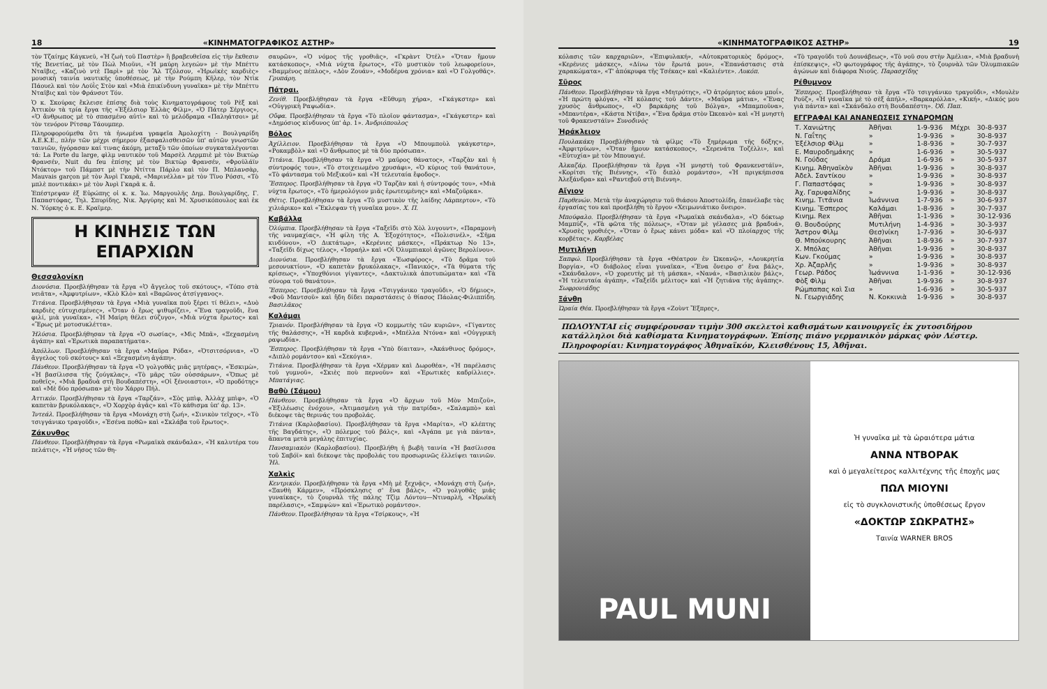18 «ΚΙΝΗΜΑΤΟΓΡΑΦΙΚΟΣ ΑΣΤΗΡ»
τὸν Τζαίημς Κάγκνεϋ, «Ἡ ζωὴ τοῦ Παστὲρ» ἢ βραβευθεῖσα εἰς τὴν ἔκθεσιν τῆς Βενετίας, μὲ τὸν Πὼλ Μιοῦνι, «Ἡ μαύρη λεγεών» μὲ τὴν Μπέττυ Νταῖβις, «Καζινὸ ντὲ Παρὶ» μὲ τὸν Ἂλ Τζόλσον, «Ἡρωϊκὲς καρδιὲς» μουσικὴ ταινία ναυτικῆς ὑποθέσεως, μὲ τὴν Ρούμπη Κῆλερ, τὸν Ντὶκ Πάουελ καὶ τὸν Λούῒς Στὸν καὶ «Μιὰ ἐπικίνδυνη γυναῖκα» μὲ τὴν Μπέττυ Νταῖβις καὶ τὸν Φράνσοτ Τόν.
Ὁ κ. Σκούρας ἔκλεισε ἐπίσης διὰ τοὺς Κινηματογράφους τοῦ Ρὲξ καὶ Ἀττικὸν τὰ τρία ἔργα τῆς «Ἐξέλσιορ Ἑλλὰς Φίλμ», «Ὁ Πάτερ Σέργιος», «Ὁ ἄνθρωπος μὲ τὸ σπασμένο αὐτὶ» καὶ τὸ μελόδραμα «Παληάτσοι» μὲ τὸν τενόρον Ρίτσαρ Τάουμπερ.
Πληροφορούμεθα ὅτι τὰ ἡνωμένα γραφεῖα Ἀμολοχίτη - Βουλγαρίδη Α.Ε.Κ.Ε., πλὴν τῶν μέχρι σήμερον ἐξασφαλισθεισῶν ὑπ' αὐτῶν γνωστῶν ταινιῶν, ἠγόρασαν καί τινας ἀκόμη, μεταξὺ τῶν ὁποίων συγκαταλέγονται τά: La Porte du large, φὶλμ ναυτικὸν τοῦ Μαρσὲλ Λερμπιὲ μὲ τὸν Βικτὼρ Φρανσέν, Nuit du feu ἐπίσης μὲ τὸν Βικτὼρ Φρανσέν, «Φροϋλάϊν Ντόκτορ» τοῦ Πάμπστ μὲ τὴν Ντίττα Πάρλο καὶ τὸν Π. Μπλανσὰρ, Mauvais garçon μὲ τὸν Ἀνρὶ Γκαρᾶ, «Μαρινέλλα» μὲ τὸν Τῖνο Ρόσσι, «Τὸ μπλὲ ποντικάκι» μὲ τὸν Ἀνρὶ Γκαρᾶ κ. ἄ.
Ἐπέστρεψαν ἐξ Εὐρώπης οἱ κ. κ. Ἰω. Μαργουλῆς Δημ. Βουλγαρίδης, Γ. Παπαστόφας, Τηλ. Σπυρίδης, Νικ. Ἀργύρης καὶ Μ. Χρυσικόπουλος καὶ ἐκ Ν. Ὑόρκης ὁ κ. Ε. Κραῖμερ.
Η ΚΙΝΗΣΙΣ ΤΩΝ ΕΠΑΡΧΙΩΝ
Θεσσαλονίκη
Διονύσια. Προεβλήθησαν τὰ ἔργα «Ὁ ἄγγελος τοῦ σκότους», «Τόπο στὰ νειᾶτα», «Ἀμφυτρίων», «Κλὸ Κλὸ» καὶ «Βαρῶνος ἀτσίγγανος».
Τιτάνια. Προεβλήθησαν τὰ ἔργα «Μιὰ γυναῖκα ποὺ ξέρει τί θέλει», «Δυὸ καρδιὲς εὐτυχισμένες», «Ὅταν ὁ ἔρως ψιθυρίζει», «Ἕνα τραγοῦδι, ἕνα φιλί, μιὰ γυναῖκα», «Ἡ Μαίρη θέλει σύζυγο», «Μιὰ νύχτα ἔρωτος» καὶ «Ἔρως μὲ μοτοσυκλέττα».
Ἠλύσια. Προεβλήθησαν τὰ ἔργα «Ὁ σωσίας», «Μὶς Μπᾶ», «Ξεχασμένη ἀγάπη» καὶ «Ἐρωτικὰ παραπατήματα».
Ἀπόλλων. Προεβλήθησαν τὰ ἔργα «Μαῦρα Ρόδα», «Ὀτσιτσόρνια», «Ὁ ἄγγελος τοῦ σκότους» καὶ «Ξεχασμένη ἀγάπη».
Πάνθεον. Προεβλήθησαν τὰ ἔργα «Ὁ γολγοθᾶς μιᾶς μητέρας», «Ἐσκιμὼ», «Ἡ βασίλισσα τῆς ζούγκλας», «Τὸ μᾶρς τῶν οὐσσάρων», «Ὅπως μὲ ποθεῖς», «Μιὰ βραδυὰ στὴ Βουδαπέστη», «Οἱ ξένοιαστοι», «Ὁ προδότης» καὶ «Μὲ δύο πρόσωπα» μὲ τὸν Χάρρυ Πήλ.
Ἀττικόν. Προεβλήθησαν τὰ ἔργα «Ταρζάν», «Σὸς μπὶφ, Ἀλλὰχ μπὶφ», «Ὁ καπετὰν βρυκόλακας», «Ὁ Χορχὸρ ἀγᾶς» καὶ «Τὸ κάθισμα ὑπ' ἀρ. 13».
Ἰντεάλ. Προεβλήθησαν τὰ ἔργα «Μονάχη στὴ ζωή», «Σινικὸν τεῖχος», «Τὸ τσιγγάνικο τραγοῦδι», «Ἐσένα ποθῶ» καὶ «Σκλάβα τοῦ ἔρωτος».
Ζάκυνθος
Πάνθεον. Προεβλήθησαν τὰ ἔργα «Ρωμαϊκὰ σκάνδαλα», «Ἡ καλυτέρα του πελάτις», «Ἡ νῆσος τῶν θη-
σαυρῶν», «Ὁ νόμος τῆς γροθιᾶς», «Γκρὰντ Ὀτέλ» «Ὅταν ἤμουν κατάσκοπος», «Μιὰ νύχτα ἔρωτος», «Τὸ μυστικὸν τοῦ λεωφορείου», «Βαμμένος πέπλος», «Δὸν Ζουάν», «Μοδέρνα χρόνια» καὶ «Ὁ Γολγοθᾶς». Γρυπάρη.
Πάτραι.
Ζενίθ. Προεβλήθησαν τὰ ἔργα «Εὔθυμη χήρα», «Γκάγκστερ» καὶ «Οὑγγρικὴ Ραψωδία».
Οὔφα. Προεβλήθησαν τὰ ἔργα «Τὸ πλοῖον φάντασμα», «Γκάγκστερ» καὶ «Δημόσιος κίνδυνος ὑπ' ἀρ. 1». Ἀνδριόπουλος
Βόλος
Ἀχίλλειον. Προεβλήθησαν τὰ ἔργα «Ὁ Μπουμποὺλ γκάγκστερ», «Ροκαμβὸλ» καὶ «Ὁ ἄνθρωπος μὲ τὰ δύο πρόσωπα».
Τιτάνια. Προεβλήθησαν τὰ ἔργα «Ὁ μαῦρος θάνατος», «Ταρζὰν καὶ ἡ σύντροφός του», «Τὸ στοιχειωμένο χρυσάφι», «Ὁ κύριος τοῦ θανάτου», «Τὸ φάντασμα τοῦ Μεξικοῦ» καὶ «Ἡ τελευταία ἔφοδος».
Ἕσπερος. Προεβλήθησαν τὰ ἔργα «Ὁ Ταρζὰν καὶ ἡ σύντροφός του», «Μιὰ νύχτα ἔρωτος», «Τὸ ἡμερολόγιον μιᾶς ἐρωτευμένης» καὶ «Μαζοῦρκα».
Θέτις. Προεβλήθησαν τὰ ἔργα «Τὸ μυστικὸν τῆς λαίδης Λάρπερτον», «Τὸ χιλιάρικο» καὶ «Ἔκλεψαν τὴ γυναῖκα μου». Χ. Π.
Καβάλλα
Ὀλύμπια. Προεβλήθησαν τὰ ἔργα «Ταξεῖδι στὸ Χὸλ λυγουντ», «Παραμονὴ τῆς ναυμαχίας», «Ἡ φίλη τῆς Α. Ἐξοχότητος», «Πολισινέλ», «Σῆμα κινδύνου», «Ὁ Δικτάτωρ», «Κερένιες μάσκες», «Πράκτωρ Νο 13», «Ταξεῖδι δίχως τέλος», «Ἰσραήλ» καὶ «Οἱ Ὀλυμπιακοὶ ἀγῶνες Βερολίνου».
Διονύσια. Προεβλήθησαν τὰ ἔργα «Ἑωσφόρος», «Τὸ δρᾶμα τοῦ μεσονυκτίου», «Ὁ καπετὰν βρυκόλακας», «Πανικός», «Τὰ θύματα τῆς κρίσεως», «Ὑποχθόνιοι γίγαντες», «Δακτυλικὰ ἀποτυπώματα» καὶ «Τὰ σύνορα τοῦ θανάτου».
Ἕσπερος. Προεβλήθησαν τὰ ἔργα «Τσιγγάνικο τραγοῦδι», «Ὁ δήμιος», «Φοῦ Μαντσοῦ» καὶ ἤδη δίδει παραστάσεις ὁ θίασος Πάολας-Φιλιππίδη. Βασιλᾶκος
Καλάμαι
Τριανόν. Προεβλήθησαν τὰ ἔργα «Ὁ κομμωτὴς τῶν κυριῶν», «Γίγαντες τῆς θαλάσσης», «Ἡ καρδιὰ κυβερνᾶ», «Μπέλλα Ντόνα» καὶ «Οὑγγρικὴ ραψωδία».
Ἕσπερος. Προεβλήθησαν τὰ ἔργα «Ὑπὸ δίαιταν», «Ἀκάνθινος δρόμος», «Διπλὸ ρομάντσο» καὶ «Σεκόγια».
Τιτάνια. Προεβλήθησαν τὰ ἔργα «Χέρμαν καὶ Δωροθέα», «Ἡ παρέλασις τοῦ γυμνοῦ», «Σκιὲς ποὺ περνοῦν» καὶ «Ἐρωτικὲς καδρίλλιες». Μπατάγιας.
Βαθὺ (Σάμου)
Πάνθεον. Προεβλήθησαν τὰ ἔργα «Ὁ ἄρχων τοῦ Μὸν Μπιζοῦ», «Ἐξιλέωσις ἐνόχου», «Ἀτιμασμένη γιὰ τὴν πατρίδα», «Σαλαμπὸ» καὶ διέκοψε τὰς θερινάς του προβολάς.
Τιτάνια (Καρλοβασίου). Προεβλήθησαν τὰ ἔργα «Μαρίτα», «Ὁ κλέπτης τῆς Βαγδάτης», «Ὁ πόλεμος τοῦ βάλς», καὶ «Ἀγάπα με γιὰ πάντα», ἅπαντα μετὰ μεγάλης ἐπιτυχίας.
Πανσαμιακὸν (Καρλοβασίου). Προεβλήθη ἡ βωβὴ ταινία «Ἡ βασίλισσα τοῦ Σαβόϊ» καὶ διέκοψε τὰς προβολάς του προσωρινῶς ἐλλείψει ταινιῶν. Ἠλ.
Χαλκὶς
Κεντρικόν. Προεβλήθησαν τὰ ἔργα «Μὴ μὲ ξεχνᾷς», «Μονάχη στὴ ζωή», «Ξανθὴ Κάρμεν», «Πρόσκλησις σ' ἕνα βάλς», «Ὁ γολγοθᾶς μιᾶς γυναίκας», τὸ ζουρνὰλ τῆς πάλης Τζὶμ Λόντου—Ντιναρλῆ, «Ἡρωϊκὴ παρέλασις», «Σαμψὼν» καὶ «Ἐρωτικὸ ρομάντσο».
Πάνθεον. Προεβλήθησαν τὰ ἔργα «Τσίρκους», «Ἡ
«ΚΙΝΗΜΑΤΟΓΡΑΦΙΚΟΣ ΑΣΤΗΡ» 19
κόλασις τῶν καρχαριῶν», «Ἐπιφυλακή», «Αὐτοκρατορικὸς δρόμος», «Κερένιες μάσκες», «Δίνω τὸν ἔρωτά μου», «Ἐπανάστασις στὰ χαρακώματα», «Τ' ἀπόκρυφα τῆς Τσέκας» καὶ «Καλιέντε». Λυκόπ.
Σῦρος
Πάνθεον. Προεβλήθησαν τὰ ἔργα «Μητρότης», «Ὁ ἀτρόμητος κάου μποΐ», «Ἡ πρώτη φλόγα», «Ἡ κόλασις τοῦ Δάντε», «Μαῦρα μάτια», «Ἕνας χρυσὸς ἄνθρωπος», «Ὁ βαρκάρης τοῦ Βόλγα», «Μπαμποῦνα», «Μπαντέρα», «Κάστα Ντίβα», «Ἕνα δρᾶμα στὸν Ὠκεανὸ» καὶ «Ἡ μνηστὴ τοῦ Φρακενστάϊν» Συνοδινὸς
Ἡράκλειον
Πουλακάκη Προεβλήθησαν τὰ φίλμς «Τὸ ξημέρωμα τῆς δόξης», «Ἀμφιτρύων», «Ὅταν ἤμουν κατάσκοπος», «Σερενάτα Τοζέλλι», καὶ «Εὐτυχία» μὲ τὸν Μπουαγιέ.
Ἀλκαζάρ. Προεβλήθησαν τὰ ἔργα «Ἡ μνηστὴ τοῦ Φρανκενστάϊν», «Κορίτσι τῆς Βιέννης», «Τὸ διπλὸ ρομάντσο», «Ἡ πριγκήπισσα Ἀλεξάνδρα» καὶ «Ραντεβοῦ στὴ Βιέννη».
Αἴγιον
Παρθενών. Μετὰ τὴν ἀναχώρησιν τοῦ θιάσου Ἀποστολίδη, ἐπανέλαβε τὰς ἐργασίας του καὶ προεβλήθη τὸ ἔργον «Χειμωνιάτικο ὄνειρο».
Μπούφαλο. Προεβλήθησαν τὰ ἔργα «Ρωμαϊκὰ σκάνδαλα», «Ὁ δόκτωρ Μαμπύζ», «Τὰ φῶτα τῆς πόλεως», «Ὅταν μὲ γέλασες μιὰ βραδυά», «Χρυσὲς γροθιές», «Ὅταν ὁ ἔρως κάνει μόδα» καὶ «Ὁ πλοίαρχος τῆς κορβέτας». Καρβέλας
Μυτιλήνη
Σαπφώ. Προεβλήθησαν τὰ ἔργα «Θέατρον ἐν Ὠκεανῷ», «Λουκρητία Βοργία», «Ὁ διάβολος εἶναι γυναῖκα», «Ἕνα ὄνειρο σ' ἕνα βάλς», «Σκάνδαλον», «Ὁ χορευτὴς μὲ τὴ μάσκα», «Νανά», «Βασιλικὸν βάλς», «Ἡ τελευταία ἀγάπη», «Ταξεῖδι μέλιτος» καὶ «Ἡ ζητιάνα τῆς ἀγάπης». Σωφρονιάδης
Ξάνθη
Ὡραία Θέα. Προεβλήθησαν τὰ ἔργα «Ζοὺντ Ἔξπρες»,
«Τὸ τραγοῦδι τοῦ Δουνάβεως», «Τὸ νοῦ σου στὴν Ἀμέλια», «Μιὰ βραδυνὴ ἐπίσκεψις», «Ὁ φωτογράφος τῆς ἀγάπης», τὸ ζουρνὰλ τῶν Ὀλυμπιακῶν ἀγώνων καὶ διάφορα Νιούς. Παρασχίδης
Ρέθυμνον
Ἕσπερος. Προεβλήθησαν τὰ ἔργα «Τὸ τσιγγάνικο τραγοῦδι», «Μουλὲν Ρούζ», «Ἡ γυναῖκα μὲ τὸ σὲξ ἀπήλ», «Βαρκαρόλλα», «Κική», «Δικός μου γιὰ πάντα» καὶ «Σκάνδαλο στὴ Βουδαπέστη». Ὀδ. Παπ.
ΕΓΓΡΑΦΑΙ ΚΑΙ ΑΝΑΝΕΩΣΕΙΣ ΣΥΝΔΡΟΜΩΝ
| Τ. Χανιώτης | Ἀθῆναι | 1-9-936 | Μέχρι | 30-8-937 |
| Ν. Γαΐτης | » | 1-9-936 | » | 30-8-937 |
| Ἐξέλσιορ Φὶλμ | » | 1-8-936 | » | 30-7-937 |
| Ε. Μαυροδημάκης | » | 1-6-936 | » | 30-5-937 |
| Ν. Γούδας | Δράμα | 1-6-936 | » | 30-5-937 |
| Κινημ. Ἀθηναϊκὸν | Ἀθῆναι | 1-9-936 | » | 30-8-937 |
| Ἀδελ. Σαντίκου | » | 1-9-936 | » | 30-8-937 |
| Γ. Παπαστόφας | » | 1-9-936 | » | 30-8-937 |
| Ἀχ. Γαρυφαλίδης | » | 1-9-936 | » | 30-8-937 |
| Κινημ. Τιτάνια | Ἰωάννινα | 1-7-936 | » | 30-6-937 |
| Κινημ. Ἕσπερος | Καλάμαι | 1-8-936 | » | 30-7-937 |
| Κινημ. Rex | Ἀθῆναι | 1-1-936 | » | 30-12-936 |
| Θ. Βουδούρης | Μυτιλήνη | 1-4-936 | » | 30-3-937 |
| Ἄστρον Φὶλμ | Θεσ)νίκη | 1-7-936 | » | 30-6-937 |
| Θ. Μπούκουρης | Ἀθῆναι | 1-8-936 | » | 30-7-937 |
| Χ. Μπόλας | Ἀθῆναι | 1-9-936 | » | 30-8-937 |
| Κων. Γκούμας | » | 1-9-936 | » | 30-8-937 |
| Χρ. Ἀζαρλῆς | » | 1-9-936 | » | 30-8-937 |
| Γεωρ. Ράδος | Ἰωάννινα | 1-1-936 | » | 30-12-936 |
| Φὸξ Φὶλμ | Ἀθῆναι | 1-9-936 | » | 30-8-937 |
| Ρώμπαπας καὶ Σια | » | 1-6-936 | » | 30-5-937 |
| Ν. Γεωργιάδης | Ν. Κοκκινιὰ | 1-9-936 | » | 30-8-937 |
ΠΩΛΟΥΝΤΑΙ εἰς συμφέρουσαν τιμὴν 300 σκελετοὶ καθισμάτων καινουργεῖς ἐκ χυτοσιδήρου κατάλληλοι διὰ καθίσματα Κινηματογράφων. Ἐπίσης πιάνο γερμανικὸν μάρκας φὸν Λέστερ. Πληροφορίαι: Κινηματογράφος Ἀθηναϊκόν, Κλεισθένους 15, Ἀθῆναι.
PAUL MUNI
Ἡ γυναῖκα μὲ τὰ ὡραιότερα μάτια
ΑΝΝΑ ΝΤΒΟΡΑΚ
καὶ ὁ μεγαλείτερος καλλιτέχνης τῆς ἐποχῆς μας
ΠΩΛ ΜΙΟΥΝΙ
εἰς τὸ συγκλονιστικῆς ὑποθέσεως ἔργον
«ΔΟΚΤΩΡ ΣΩΚΡΑΤΗΣ»
Ταινία WARNER BROS